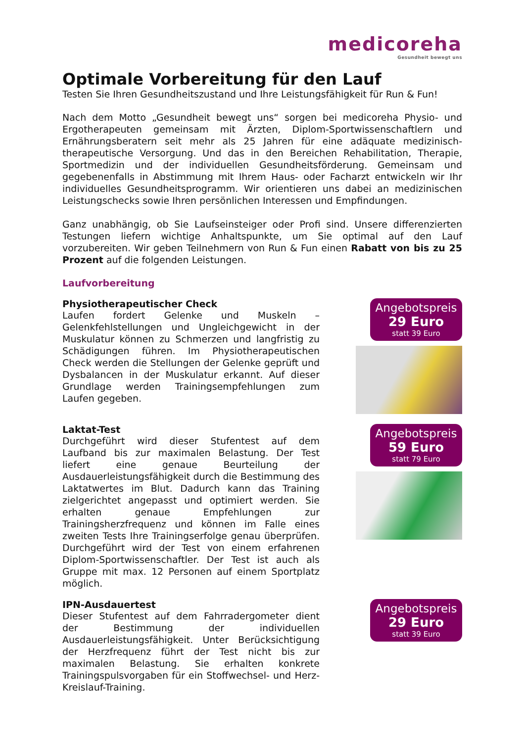medicoreha
Gesundheit bewegt uns
Optimale Vorbereitung für den Lauf
Testen Sie Ihren Gesundheitszustand und Ihre Leistungsfähigkeit für Run & Fun!
Nach dem Motto „Gesundheit bewegt uns“ sorgen bei medicoreha Physio- und Ergotherapeuten gemeinsam mit Ärzten, Diplom-Sportwissenschaftlern und Ernährungsberatern seit mehr als 25 Jahren für eine adäquate medizinisch-therapeutische Versorgung. Und das in den Bereichen Rehabilitation, Therapie, Sportmedizin und der individuellen Gesundheitsförderung. Gemeinsam und gegebenenfalls in Abstimmung mit Ihrem Haus- oder Facharzt entwickeln wir Ihr individuelles Gesundheitsprogramm. Wir orientieren uns dabei an medizinischen Leistungschecks sowie Ihren persönlichen Interessen und Empfindungen.
Ganz unabhängig, ob Sie Laufseinsteiger oder Profi sind. Unsere differenzierten Testungen liefern wichtige Anhaltspunkte, um Sie optimal auf den Lauf vorzubereiten. Wir geben Teilnehmern von Run & Fun einen Rabatt von bis zu 25 Prozent auf die folgenden Leistungen.
Laufvorbereitung
Physiotherapeutischer Check
Laufen fordert Gelenke und Muskeln – Gelenkfehlstellungen und Ungleichgewicht in der Muskulatur können zu Schmerzen und langfristig zu Schädigungen führen. Im Physiotherapeutischen Check werden die Stellungen der Gelenke geprüft und Dysbalancen in der Muskulatur erkannt. Auf dieser Grundlage werden Trainingsempfehlungen zum Laufen gegeben.
Angebotspreis
29 Euro
statt 39 Euro
Laktat-Test
Durchgeführt wird dieser Stufentest auf dem Laufband bis zur maximalen Belastung. Der Test liefert eine genaue Beurteilung der Ausdauerleistungsfähigkeit durch die Bestimmung des Laktatwertes im Blut. Dadurch kann das Training zielgerichtet angepasst und optimiert werden. Sie erhalten genaue Empfehlungen zur Trainingsherzfrequenz und können im Falle eines zweiten Tests Ihre Trainingserfolge genau überprüfen. Durchgeführt wird der Test von einem erfahrenen Diplom-Sportwissenschaftler. Der Test ist auch als Gruppe mit max. 12 Personen auf einem Sportplatz möglich.
Angebotspreis
59 Euro
statt 79 Euro
IPN-Ausdauertest
Dieser Stufentest auf dem Fahrradergometer dient der Bestimmung der individuellen Ausdauerleistungsfähigkeit. Unter Berücksichtigung der Herzfrequenz führt der Test nicht bis zur maximalen Belastung. Sie erhalten konkrete Trainingspulsvorgaben für ein Stoffwechsel- und Herz-Kreislauf-Training.
Angebotspreis
29 Euro
statt 39 Euro